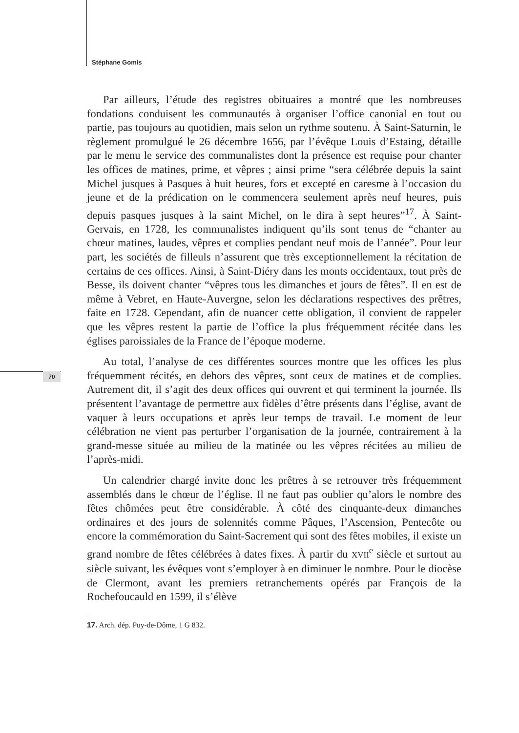Stéphane Gomis
70
Par ailleurs, l’étude des registres obituaires a montré que les nombreuses fondations conduisent les communautés à organiser l’office canonial en tout ou partie, pas toujours au quotidien, mais selon un rythme soutenu. À Saint-Saturnin, le règlement promulgué le 26 décembre 1656, par l’évêque Louis d’Estaing, détaille par le menu le service des communalistes dont la présence est requise pour chanter les offices de matines, prime, et vêpres ; ainsi prime “sera célébrée depuis la saint Michel jusques à Pasques à huit heures, fors et excepté en caresme à l’occasion du jeune et de la prédication on le commencera seulement après neuf heures, puis depuis pasques jusques à la saint Michel, on le dira à sept heures”<sup>17</sup>. À Saint-Gervais, en 1728, les communalistes indiquent qu’ils sont tenus de “chanter au chœur matines, laudes, vêpres et complies pendant neuf mois de l’année”. Pour leur part, les sociétés de filleuls n’assurent que très exceptionnellement la récitation de certains de ces offices. Ainsi, à Saint-Diéry dans les monts occidentaux, tout près de Besse, ils doivent chanter “vêpres tous les dimanches et jours de fêtes”. Il en est de même à Vebret, en Haute-Auvergne, selon les déclarations respectives des prêtres, faite en 1728. Cependant, afin de nuancer cette obligation, il convient de rappeler que les vêpres restent la partie de l’office la plus fréquemment récitée dans les églises paroissiales de la France de l’époque moderne.
Au total, l’analyse de ces différentes sources montre que les offices les plus fréquemment récités, en dehors des vêpres, sont ceux de matines et de complies. Autrement dit, il s’agit des deux offices qui ouvrent et qui terminent la journée. Ils présentent l’avantage de permettre aux fidèles d’être présents dans l’église, avant de vaquer à leurs occupations et après leur temps de travail. Le moment de leur célébration ne vient pas perturber l’organisation de la journée, contrairement à la grand-messe située au milieu de la matinée ou les vêpres récitées au milieu de l’après-midi.
Un calendrier chargé invite donc les prêtres à se retrouver très fréquemment assemblés dans le chœur de l’église. Il ne faut pas oublier qu’alors le nombre des fêtes chômées peut être considérable. À côté des cinquante-deux dimanches ordinaires et des jours de solennités comme Pâques, l’Ascension, Pentecôte ou encore la commémoration du Saint-Sacrement qui sont des fêtes mobiles, il existe un grand nombre de fêtes célébrées à dates fixes. À partir du XVII<sup>e</sup> siècle et surtout au siècle suivant, les évêques vont s’employer à en diminuer le nombre. Pour le diocèse de Clermont, avant les premiers retranchements opérés par François de la Rochefoucauld en 1599, il s’élève
17. Arch. dép. Puy-de-Dôme, 1 G 832.